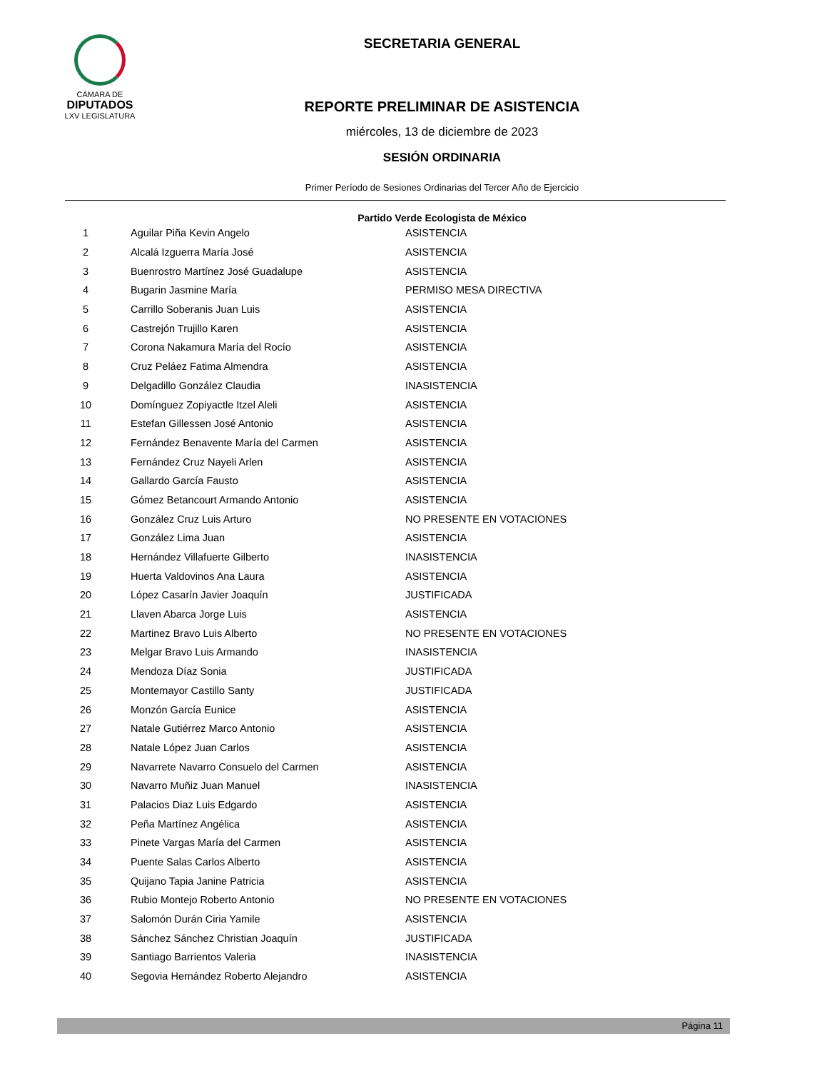CÁMARA DE
DIPUTADOS
LXV LEGISLATURA
SECRETARIA GENERAL
REPORTE PRELIMINAR DE ASISTENCIA
miércoles, 13 de diciembre de 2023
SESIÓN ORDINARIA
Primer Período de Sesiones Ordinarias del Tercer Año de Ejercicio
Partido Verde Ecologista de México
| 1 | Aguilar Piña Kevin Angelo | ASISTENCIA |
| 2 | Alcalá Izguerra María José | ASISTENCIA |
| 3 | Buenrostro Martínez José Guadalupe | ASISTENCIA |
| 4 | Bugarin Jasmine María | PERMISO MESA DIRECTIVA |
| 5 | Carrillo Soberanis Juan Luis | ASISTENCIA |
| 6 | Castrejón Trujillo Karen | ASISTENCIA |
| 7 | Corona Nakamura María del Rocío | ASISTENCIA |
| 8 | Cruz Peláez Fatima Almendra | ASISTENCIA |
| 9 | Delgadillo González Claudia | INASISTENCIA |
| 10 | Domínguez Zopiyactle Itzel Aleli | ASISTENCIA |
| 11 | Estefan Gillessen José Antonio | ASISTENCIA |
| 12 | Fernández Benavente María del Carmen | ASISTENCIA |
| 13 | Fernández Cruz Nayeli Arlen | ASISTENCIA |
| 14 | Gallardo García Fausto | ASISTENCIA |
| 15 | Gómez Betancourt Armando Antonio | ASISTENCIA |
| 16 | González Cruz Luis Arturo | NO PRESENTE EN VOTACIONES |
| 17 | González Lima Juan | ASISTENCIA |
| 18 | Hernández Villafuerte Gilberto | INASISTENCIA |
| 19 | Huerta Valdovinos Ana Laura | ASISTENCIA |
| 20 | López Casarín Javier Joaquín | JUSTIFICADA |
| 21 | Llaven Abarca Jorge Luis | ASISTENCIA |
| 22 | Martinez Bravo Luis Alberto | NO PRESENTE EN VOTACIONES |
| 23 | Melgar Bravo Luis Armando | INASISTENCIA |
| 24 | Mendoza Díaz Sonia | JUSTIFICADA |
| 25 | Montemayor Castillo Santy | JUSTIFICADA |
| 26 | Monzón García Eunice | ASISTENCIA |
| 27 | Natale Gutiérrez Marco Antonio | ASISTENCIA |
| 28 | Natale López Juan Carlos | ASISTENCIA |
| 29 | Navarrete Navarro Consuelo del Carmen | ASISTENCIA |
| 30 | Navarro Muñiz Juan Manuel | INASISTENCIA |
| 31 | Palacios Diaz Luis Edgardo | ASISTENCIA |
| 32 | Peña Martínez Angélica | ASISTENCIA |
| 33 | Pinete Vargas María del Carmen | ASISTENCIA |
| 34 | Puente Salas Carlos Alberto | ASISTENCIA |
| 35 | Quijano Tapia Janine Patricia | ASISTENCIA |
| 36 | Rubio Montejo Roberto Antonio | NO PRESENTE EN VOTACIONES |
| 37 | Salomón Durán Ciria Yamile | ASISTENCIA |
| 38 | Sánchez Sánchez Christian Joaquín | JUSTIFICADA |
| 39 | Santiago Barrientos Valeria | INASISTENCIA |
| 40 | Segovia Hernández Roberto Alejandro | ASISTENCIA |
Página 11